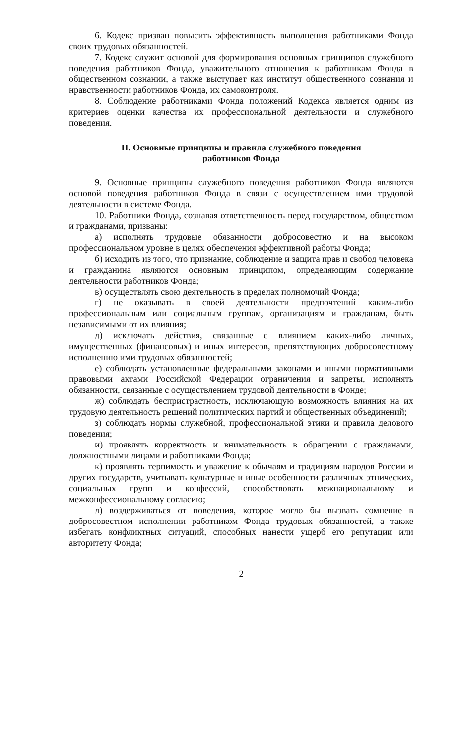6. Кодекс призван повысить эффективность выполнения работниками Фонда своих трудовых обязанностей.
7. Кодекс служит основой для формирования основных принципов служебного поведения работников Фонда, уважительного отношения к работникам Фонда в общественном сознании, а также выступает как институт общественного сознания и нравственности работников Фонда, их самоконтроля.
8. Соблюдение работниками Фонда положений Кодекса является одним из критериев оценки качества их профессиональной деятельности и служебного поведения.
II. Основные принципы и правила служебного поведения
работников Фонда
9. Основные принципы служебного поведения работников Фонда являются основой поведения работников Фонда в связи с осуществлением ими трудовой деятельности в системе Фонда.
10. Работники Фонда, сознавая ответственность перед государством, обществом и гражданами, призваны:
а) исполнять трудовые обязанности добросовестно и на высоком профессиональном уровне в целях обеспечения эффективной работы Фонда;
б) исходить из того, что признание, соблюдение и защита прав и свобод человека и гражданина являются основным принципом, определяющим содержание деятельности работников Фонда;
в) осуществлять свою деятельность в пределах полномочий Фонда;
г) не оказывать в своей деятельности предпочтений каким-либо профессиональным или социальным группам, организациям и гражданам, быть независимыми от их влияния;
д) исключать действия, связанные с влиянием каких-либо личных, имущественных (финансовых) и иных интересов, препятствующих добросовестному исполнению ими трудовых обязанностей;
е) соблюдать установленные федеральными законами и иными нормативными правовыми актами Российской Федерации ограничения и запреты, исполнять обязанности, связанные с осуществлением трудовой деятельности в Фонде;
ж) соблюдать беспристрастность, исключающую возможность влияния на их трудовую деятельность решений политических партий и общественных объединений;
з) соблюдать нормы служебной, профессиональной этики и правила делового поведения;
и) проявлять корректность и внимательность в обращении с гражданами, должностными лицами и работниками Фонда;
к) проявлять терпимость и уважение к обычаям и традициям народов России и других государств, учитывать культурные и иные особенности различных этнических, социальных групп и конфессий, способствовать межнациональному и межконфессиональному согласию;
л) воздерживаться от поведения, которое могло бы вызвать сомнение в добросовестном исполнении работником Фонда трудовых обязанностей, а также избегать конфликтных ситуаций, способных нанести ущерб его репутации или авторитету Фонда;
2